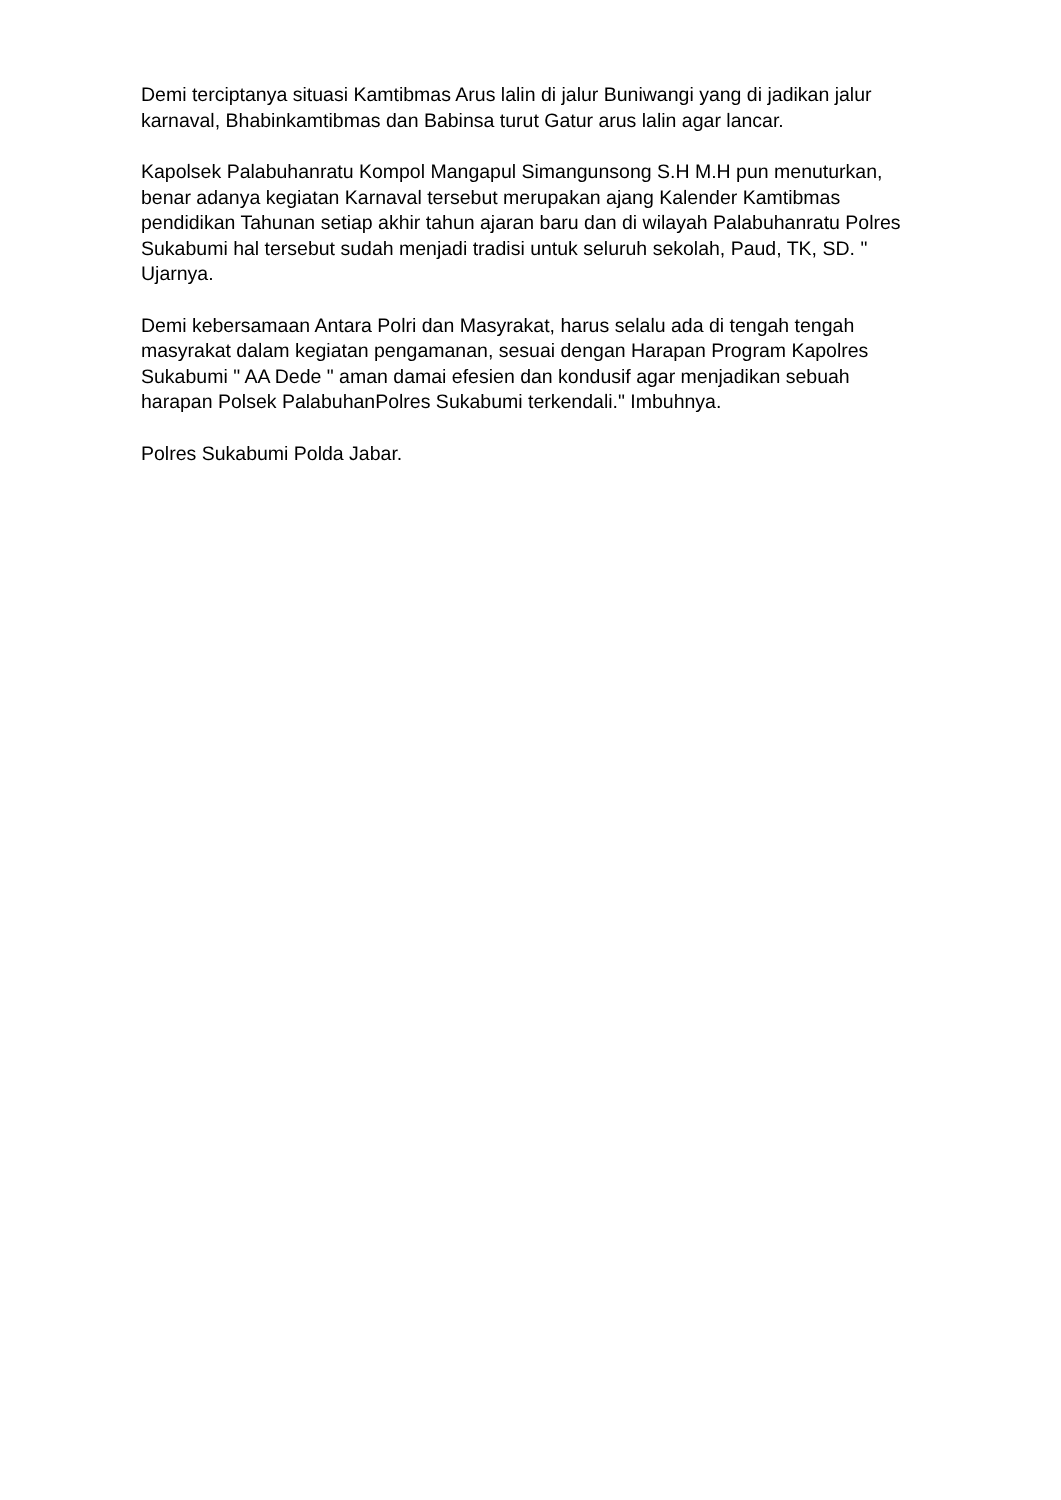Demi terciptanya situasi Kamtibmas Arus lalin di jalur Buniwangi yang di jadikan jalur karnaval, Bhabinkamtibmas dan Babinsa turut Gatur arus lalin agar lancar.
Kapolsek Palabuhanratu Kompol Mangapul Simangunsong S.H M.H pun menuturkan, benar adanya kegiatan Karnaval tersebut merupakan ajang Kalender Kamtibmas pendidikan Tahunan setiap akhir tahun ajaran baru dan di wilayah Palabuhanratu Polres Sukabumi hal tersebut sudah menjadi tradisi untuk seluruh sekolah, Paud, TK, SD. " Ujarnya.
Demi kebersamaan Antara Polri dan Masyrakat, harus selalu ada di tengah tengah masyrakat dalam kegiatan pengamanan, sesuai dengan Harapan Program Kapolres Sukabumi " AA Dede " aman damai efesien dan kondusif agar menjadikan sebuah harapan Polsek PalabuhanPolres Sukabumi terkendali." Imbuhnya.
Polres Sukabumi Polda Jabar.